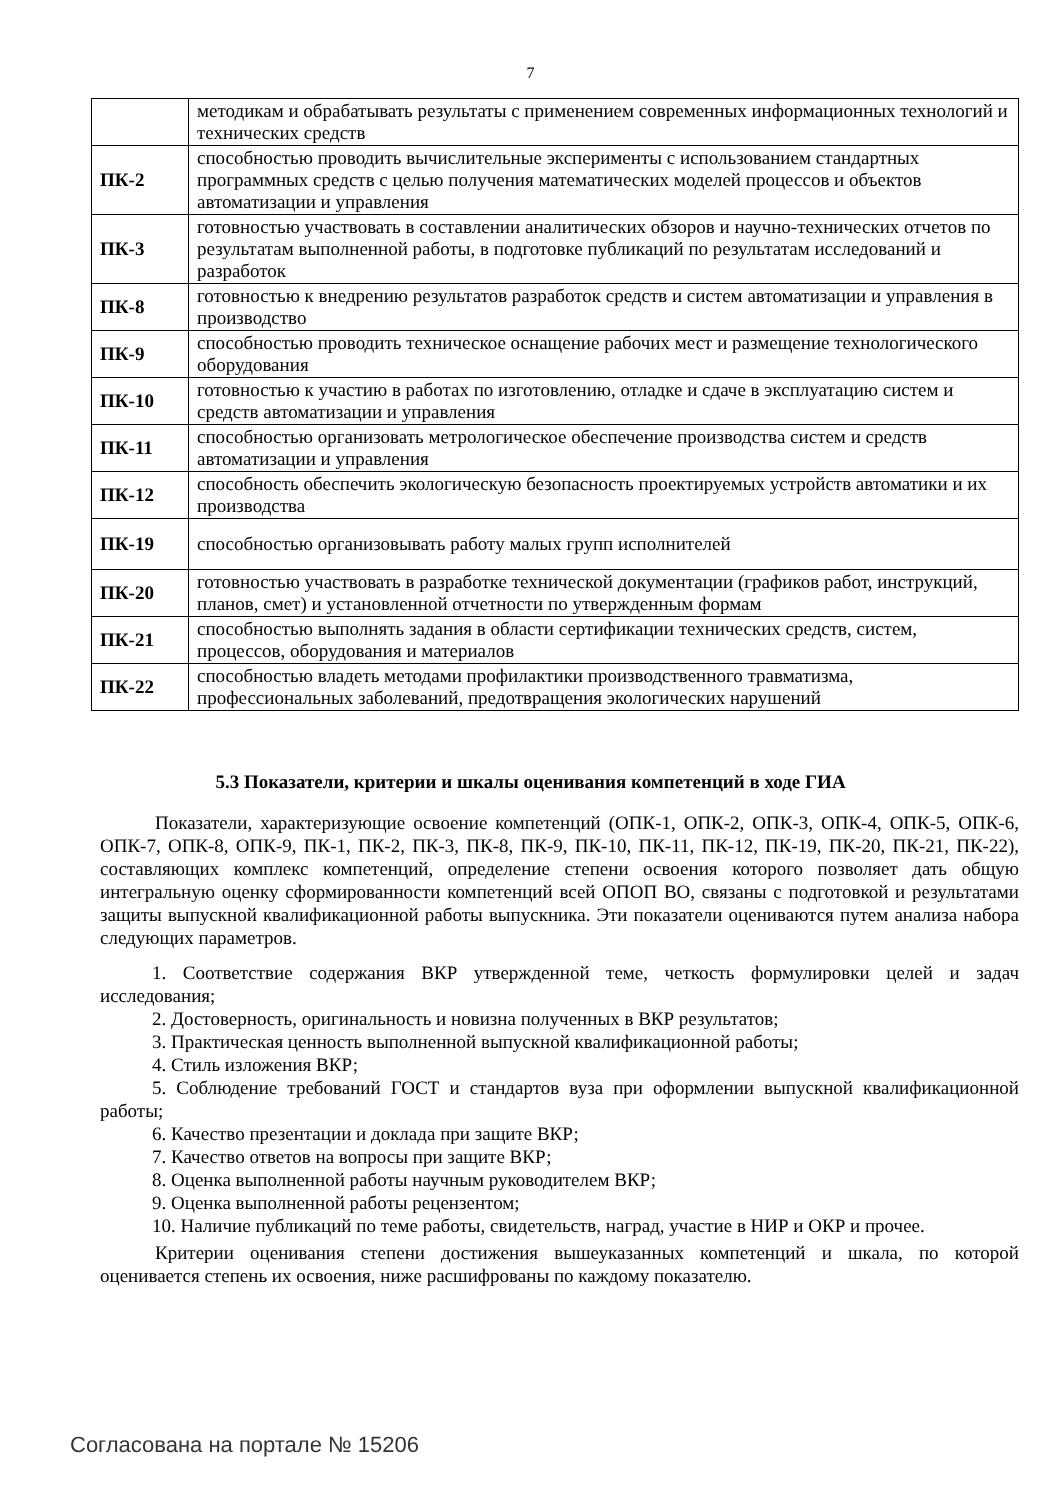7
| | методикам и обрабатывать результаты с применением современных информационных технологий и технических средств |
| ПК-2 | способностью проводить вычислительные эксперименты с использованием стандартных программных средств с целью получения математических моделей процессов и объектов автоматизации и управления |
| ПК-3 | готовностью участвовать в составлении аналитических обзоров и научно-технических отчетов по результатам выполненной работы, в подготовке публикаций по результатам исследований и разработок |
| ПК-8 | готовностью к внедрению результатов разработок средств и систем автоматизации и управления в производство |
| ПК-9 | способностью проводить техническое оснащение рабочих мест и размещение технологического оборудования |
| ПК-10 | готовностью к участию в работах по изготовлению, отладке и сдаче в эксплуатацию систем и средств автоматизации и управления |
| ПК-11 | способностью организовать метрологическое обеспечение производства систем и средств автоматизации и управления |
| ПК-12 | способность обеспечить экологическую безопасность проектируемых устройств автоматики и их производства |
| ПК-19 | способностью организовывать работу малых групп исполнителей |
| ПК-20 | готовностью участвовать в разработке технической документации (графиков работ, инструкций, планов, смет) и установленной отчетности по утвержденным формам |
| ПК-21 | способностью выполнять задания в области сертификации технических средств, систем, процессов, оборудования и материалов |
| ПК-22 | способностью владеть методами профилактики производственного травматизма, профессиональных заболеваний, предотвращения экологических нарушений |
5.3 Показатели, критерии и шкалы оценивания компетенций в ходе ГИА
Показатели, характеризующие освоение компетенций (ОПК-1, ОПК-2, ОПК-3, ОПК-4, ОПК-5, ОПК-6, ОПК-7, ОПК-8, ОПК-9, ПК-1, ПК-2, ПК-3, ПК-8, ПК-9, ПК-10, ПК-11, ПК-12, ПК-19, ПК-20, ПК-21, ПК-22), составляющих комплекс компетенций, определение степени освоения которого позволяет дать общую интегральную оценку сформированности компетенций всей ОПОП ВО, связаны с подготовкой и результатами защиты выпускной квалификационной работы выпускника. Эти показатели оцениваются путем анализа набора следующих параметров.
1. Соответствие содержания ВКР утвержденной теме, четкость формулировки целей и задач исследования;
2. Достоверность, оригинальность и новизна полученных в ВКР результатов;
3. Практическая ценность выполненной выпускной квалификационной работы;
4. Стиль изложения ВКР;
5. Соблюдение требований ГОСТ и стандартов вуза при оформлении выпускной квалификационной работы;
6. Качество презентации и доклада при защите ВКР;
7. Качество ответов на вопросы при защите ВКР;
8. Оценка выполненной работы научным руководителем ВКР;
9. Оценка выполненной работы рецензентом;
10. Наличие публикаций по теме работы, свидетельств, наград, участие в НИР и ОКР и прочее.
Критерии оценивания степени достижения вышеуказанных компетенций и шкала, по которой оценивается степень их освоения, ниже расшифрованы по каждому показателю.
Согласована на портале № 15206